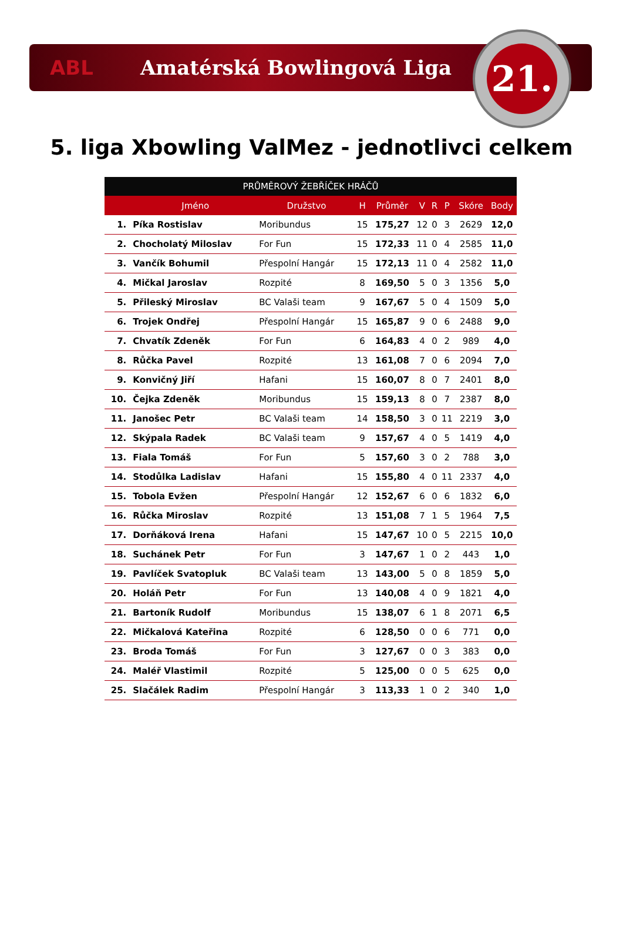ABL Amatérská Bowlingová Liga
21.
5. liga Xbowling ValMez - jednotlivci celkem
| PRŮMĚROVÝ ŽEBŘÍČEK HRÁČŮ | | | | | | | | | |
| --- | --- | --- | --- | --- | --- | --- | --- | --- | --- |
| | Jméno | Družstvo | H | Průměr | V | R | P | Skóre | Body |
| 1. | Píka Rostislav | Moribundus | 15 | 175,27 | 12 | 0 | 3 | 2629 | 12,0 |
| 2. | Chocholatý Miloslav | For Fun | 15 | 172,33 | 11 | 0 | 4 | 2585 | 11,0 |
| 3. | Vančík Bohumil | Přespolní Hangár | 15 | 172,13 | 11 | 0 | 4 | 2582 | 11,0 |
| 4. | Mičkal Jaroslav | Rozpité | 8 | 169,50 | 5 | 0 | 3 | 1356 | 5,0 |
| 5. | Přileský Miroslav | BC Valaši team | 9 | 167,67 | 5 | 0 | 4 | 1509 | 5,0 |
| 6. | Trojek Ondřej | Přespolní Hangár | 15 | 165,87 | 9 | 0 | 6 | 2488 | 9,0 |
| 7. | Chvatík Zdeněk | For Fun | 6 | 164,83 | 4 | 0 | 2 | 989 | 4,0 |
| 8. | Růčka Pavel | Rozpité | 13 | 161,08 | 7 | 0 | 6 | 2094 | 7,0 |
| 9. | Konvičný Jiří | Hafani | 15 | 160,07 | 8 | 0 | 7 | 2401 | 8,0 |
| 10. | Čejka Zdeněk | Moribundus | 15 | 159,13 | 8 | 0 | 7 | 2387 | 8,0 |
| 11. | Janošec Petr | BC Valaši team | 14 | 158,50 | 3 | 0 | 11 | 2219 | 3,0 |
| 12. | Skýpala Radek | BC Valaši team | 9 | 157,67 | 4 | 0 | 5 | 1419 | 4,0 |
| 13. | Fiala Tomáš | For Fun | 5 | 157,60 | 3 | 0 | 2 | 788 | 3,0 |
| 14. | Stodůlka Ladislav | Hafani | 15 | 155,80 | 4 | 0 | 11 | 2337 | 4,0 |
| 15. | Tobola Evžen | Přespolní Hangár | 12 | 152,67 | 6 | 0 | 6 | 1832 | 6,0 |
| 16. | Růčka Miroslav | Rozpité | 13 | 151,08 | 7 | 1 | 5 | 1964 | 7,5 |
| 17. | Dorňáková Irena | Hafani | 15 | 147,67 | 10 | 0 | 5 | 2215 | 10,0 |
| 18. | Suchánek Petr | For Fun | 3 | 147,67 | 1 | 0 | 2 | 443 | 1,0 |
| 19. | Pavlíček Svatopluk | BC Valaši team | 13 | 143,00 | 5 | 0 | 8 | 1859 | 5,0 |
| 20. | Holáň Petr | For Fun | 13 | 140,08 | 4 | 0 | 9 | 1821 | 4,0 |
| 21. | Bartoník Rudolf | Moribundus | 15 | 138,07 | 6 | 1 | 8 | 2071 | 6,5 |
| 22. | Mičkalová Kateřina | Rozpité | 6 | 128,50 | 0 | 0 | 6 | 771 | 0,0 |
| 23. | Broda Tomáš | For Fun | 3 | 127,67 | 0 | 0 | 3 | 383 | 0,0 |
| 24. | Maléř Vlastimil | Rozpité | 5 | 125,00 | 0 | 0 | 5 | 625 | 0,0 |
| 25. | Slačálek Radim | Přespolní Hangár | 3 | 113,33 | 1 | 0 | 2 | 340 | 1,0 |